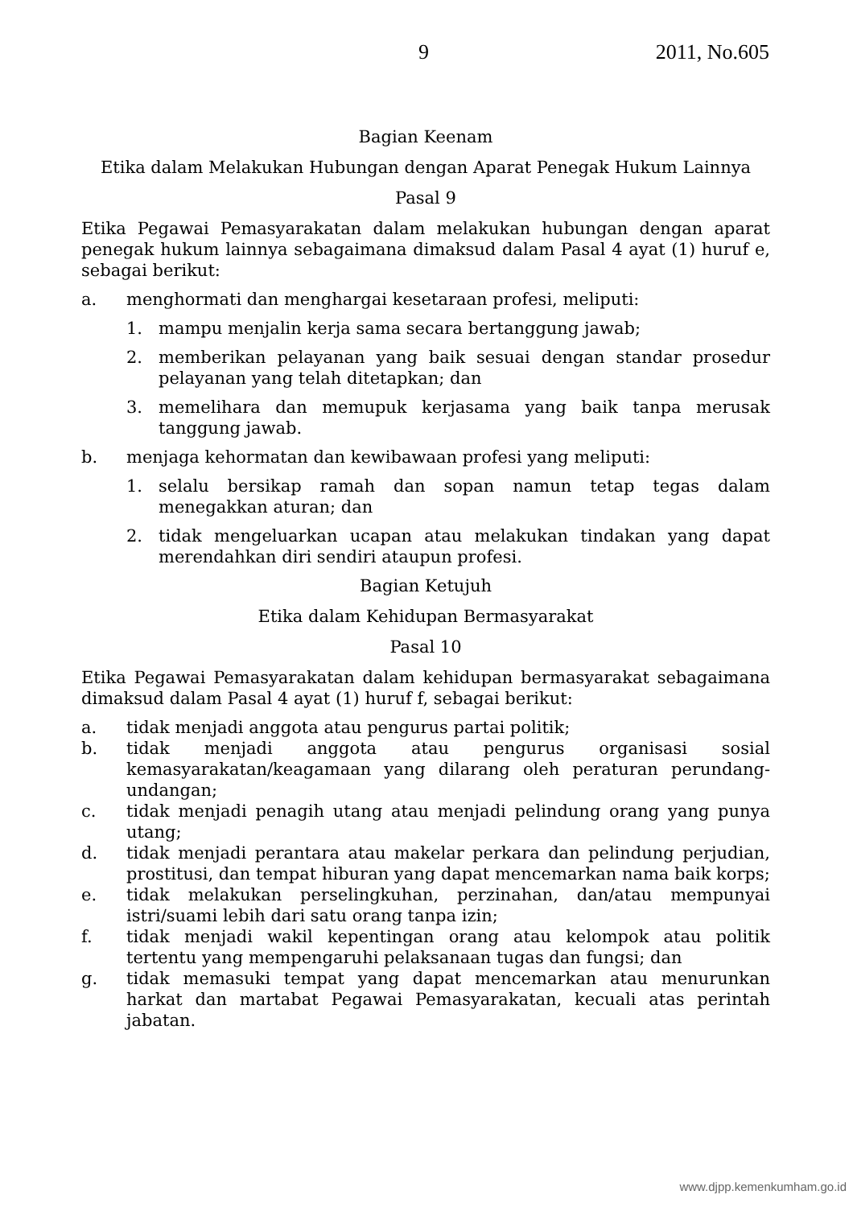9 2011, No.605
Bagian Keenam
Etika dalam Melakukan Hubungan dengan Aparat Penegak Hukum Lainnya
Pasal 9
Etika Pegawai Pemasyarakatan dalam melakukan hubungan dengan aparat penegak hukum lainnya sebagaimana dimaksud dalam Pasal 4 ayat (1) huruf e, sebagai berikut:
a. menghormati dan menghargai kesetaraan profesi, meliputi:
1. mampu menjalin kerja sama secara bertanggung jawab;
2. memberikan pelayanan yang baik sesuai dengan standar prosedur pelayanan yang telah ditetapkan; dan
3. memelihara dan memupuk kerjasama yang baik tanpa merusak tanggung jawab.
b. menjaga kehormatan dan kewibawaan profesi yang meliputi:
1. selalu bersikap ramah dan sopan namun tetap tegas dalam menegakkan aturan; dan
2. tidak mengeluarkan ucapan atau melakukan tindakan yang dapat merendahkan diri sendiri ataupun profesi.
Bagian Ketujuh
Etika dalam Kehidupan Bermasyarakat
Pasal 10
Etika Pegawai Pemasyarakatan dalam kehidupan bermasyarakat sebagaimana dimaksud dalam Pasal 4 ayat (1) huruf f, sebagai berikut:
a. tidak menjadi anggota atau pengurus partai politik;
b. tidak menjadi anggota atau pengurus organisasi sosial kemasyarakatan/keagamaan yang dilarang oleh peraturan perundang-undangan;
c. tidak menjadi penagih utang atau menjadi pelindung orang yang punya utang;
d. tidak menjadi perantara atau makelar perkara dan pelindung perjudian, prostitusi, dan tempat hiburan yang dapat mencemarkan nama baik korps;
e. tidak melakukan perselingkuhan, perzinahan, dan/atau mempunyai istri/suami lebih dari satu orang tanpa izin;
f. tidak menjadi wakil kepentingan orang atau kelompok atau politik tertentu yang mempengaruhi pelaksanaan tugas dan fungsi; dan
g. tidak memasuki tempat yang dapat mencemarkan atau menurunkan harkat dan martabat Pegawai Pemasyarakatan, kecuali atas perintah jabatan.
www.djpp.kemenkumham.go.id